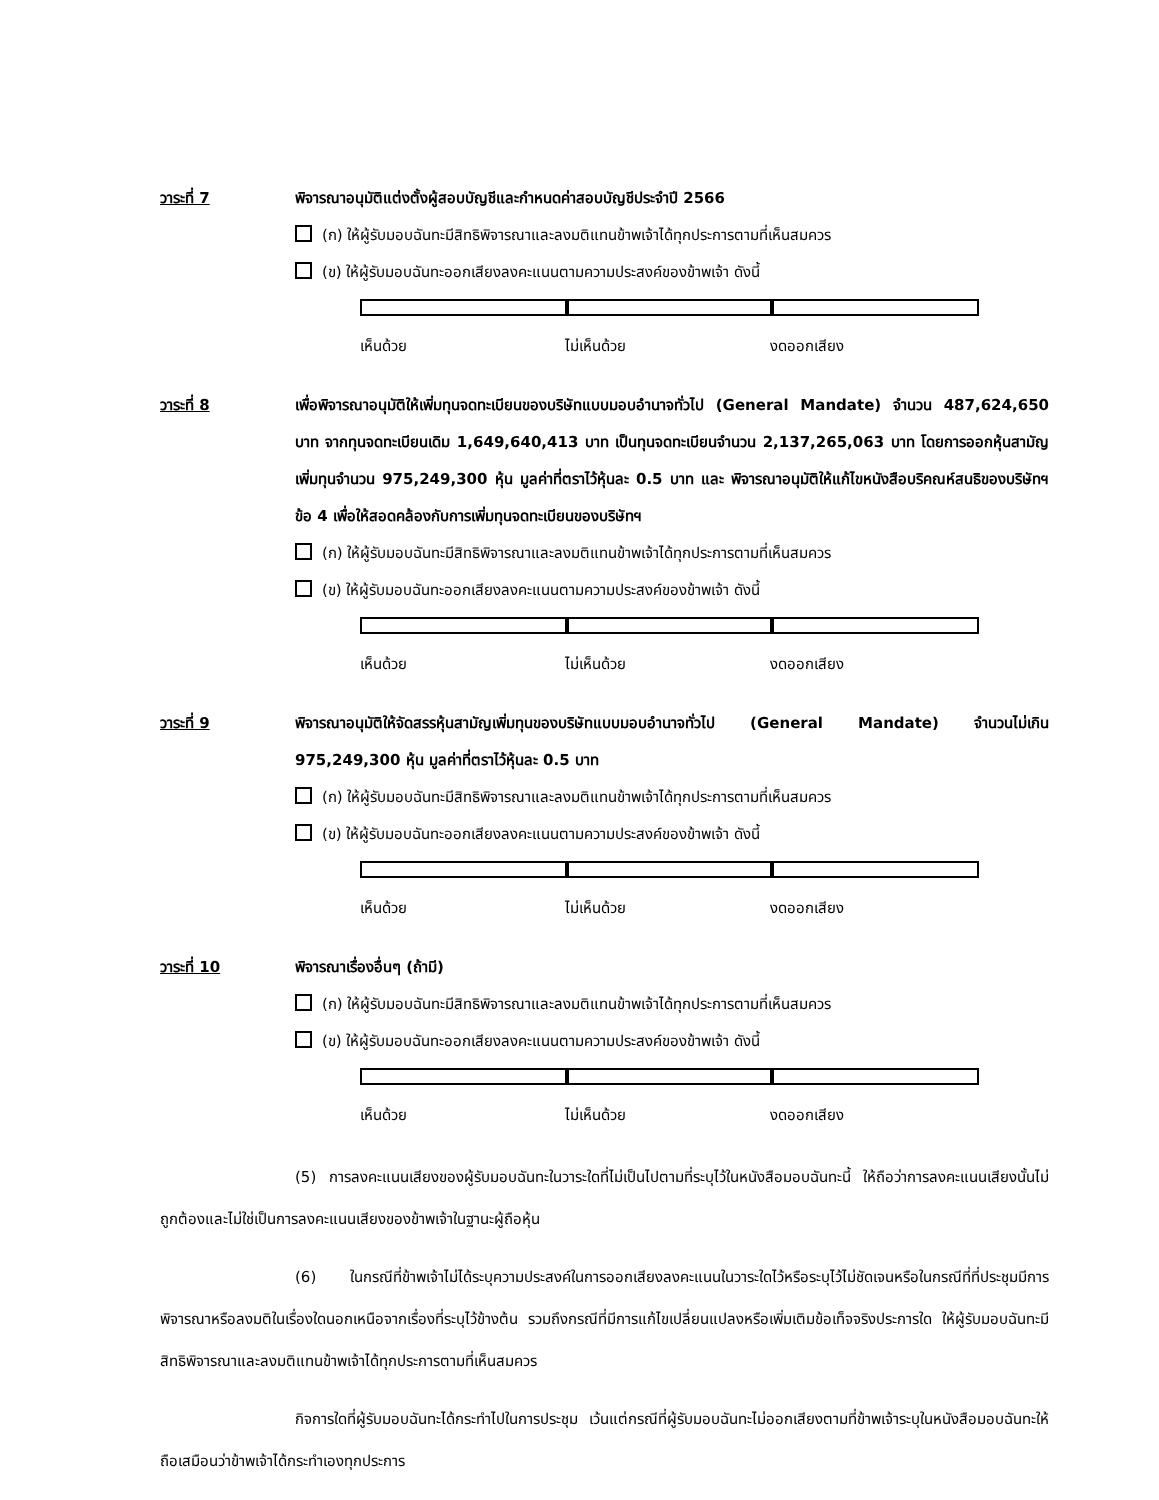วาระที่ 7 พิจารณาอนุมัติแต่งตั้งผู้สอบบัญชีและกำหนดค่าสอบบัญชีประจำปี 2566
(ก) ให้ผู้รับมอบฉันทะมีสิทธิพิจารณาและลงมติแทนข้าพเจ้าได้ทุกประการตามที่เห็นสมควร
(ข) ให้ผู้รับมอบฉันทะออกเสียงลงคะแนนตามความประสงค์ของข้าพเจ้า ดังนี้
เห็นด้วย ไม่เห็นด้วย งดออกเสียง
วาระที่ 8 เพื่อพิจารณาอนุมัติให้เพิ่มทุนจดทะเบียนของบริษัทแบบมอบอำนาจทั่วไป (General Mandate) จำนวน 487,624,650 บาท จากทุนจดทะเบียนเดิม 1,649,640,413 บาท เป็นทุนจดทะเบียนจำนวน 2,137,265,063 บาท โดยการออกหุ้นสามัญเพิ่มทุนจำนวน 975,249,300 หุ้น มูลค่าที่ตราไว้หุ้นละ 0.5 บาท และ พิจารณาอนุมัติให้แก้ไขหนังสือบริคณห์สนธิของบริษัทฯ ข้อ 4 เพื่อให้สอดคล้องกับการเพิ่มทุนจดทะเบียนของบริษัทฯ
(ก) ให้ผู้รับมอบฉันทะมีสิทธิพิจารณาและลงมติแทนข้าพเจ้าได้ทุกประการตามที่เห็นสมควร
(ข) ให้ผู้รับมอบฉันทะออกเสียงลงคะแนนตามความประสงค์ของข้าพเจ้า ดังนี้
เห็นด้วย ไม่เห็นด้วย งดออกเสียง
วาระที่ 9 พิจารณาอนุมัติให้จัดสรรหุ้นสามัญเพิ่มทุนของบริษัทแบบมอบอำนาจทั่วไป (General Mandate) จำนวนไม่เกิน 975,249,300 หุ้น มูลค่าที่ตราไว้หุ้นละ 0.5 บาท
(ก) ให้ผู้รับมอบฉันทะมีสิทธิพิจารณาและลงมติแทนข้าพเจ้าได้ทุกประการตามที่เห็นสมควร
(ข) ให้ผู้รับมอบฉันทะออกเสียงลงคะแนนตามความประสงค์ของข้าพเจ้า ดังนี้
เห็นด้วย ไม่เห็นด้วย งดออกเสียง
วาระที่ 10 พิจารณาเรื่องอื่นๆ (ถ้ามี)
(ก) ให้ผู้รับมอบฉันทะมีสิทธิพิจารณาและลงมติแทนข้าพเจ้าได้ทุกประการตามที่เห็นสมควร
(ข) ให้ผู้รับมอบฉันทะออกเสียงลงคะแนนตามความประสงค์ของข้าพเจ้า ดังนี้
เห็นด้วย ไม่เห็นด้วย งดออกเสียง
(5) การลงคะแนนเสียงของผู้รับมอบฉันทะในวาระใดที่ไม่เป็นไปตามที่ระบุไว้ในหนังสือมอบฉันทะนี้ ให้ถือว่าการลงคะแนนเสียงนั้นไม่ถูกต้องและไม่ใช่เป็นการลงคะแนนเสียงของข้าพเจ้าในฐานะผู้ถือหุ้น
(6) ในกรณีที่ข้าพเจ้าไม่ได้ระบุความประสงค์ในการออกเสียงลงคะแนนในวาระใดไว้หรือระบุไว้ไม่ชัดเจนหรือในกรณีที่ที่ประชุมมีการพิจารณาหรือลงมติในเรื่องใดนอกเหนือจากเรื่องที่ระบุไว้ข้างต้น รวมถึงกรณีที่มีการแก้ไขเปลี่ยนแปลงหรือเพิ่มเติมข้อเท็จจริงประการใด ให้ผู้รับมอบฉันทะมีสิทธิพิจารณาและลงมติแทนข้าพเจ้าได้ทุกประการตามที่เห็นสมควร
กิจการใดที่ผู้รับมอบฉันทะได้กระทำไปในการประชุม เว้นแต่กรณีที่ผู้รับมอบฉันทะไม่ออกเสียงตามที่ข้าพเจ้าระบุในหนังสือมอบฉันทะให้ถือเสมือนว่าข้าพเจ้าได้กระทำเองทุกประการ